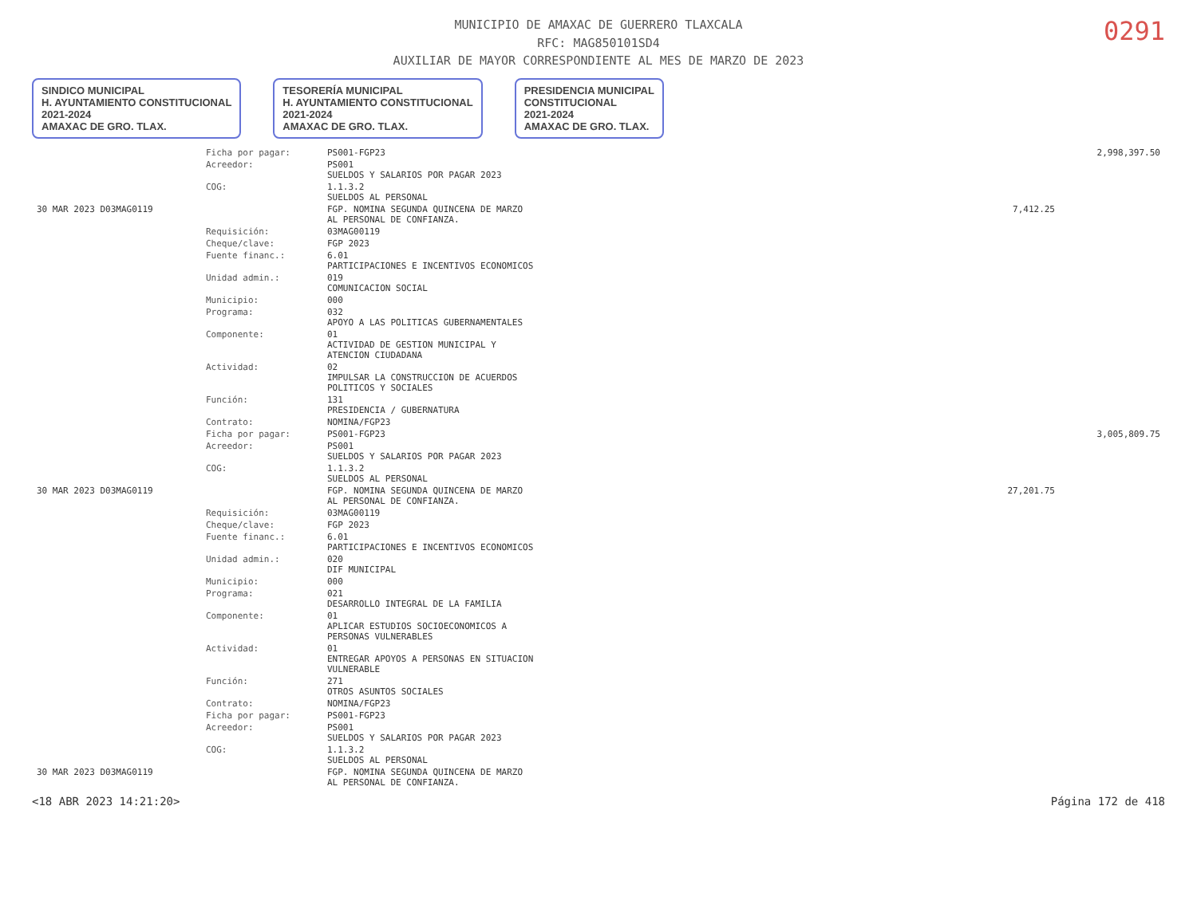0291
MUNICIPIO DE AMAXAC DE GUERRERO TLAXCALA
RFC: MAG850101SD4
AUXILIAR DE MAYOR CORRESPONDIENTE AL MES DE MARZO DE 2023
SINDICO MUNICIPAL
H. AYUNTAMIENTO CONSTITUCIONAL
2021-2024
AMAXAC DE GRO. TLAX.
TESORERÍA MUNICIPAL
H. AYUNTAMIENTO CONSTITUCIONAL
2021-2024
AMAXAC DE GRO. TLAX.
PRESIDENCIA MUNICIPAL
CONSTITUCIONAL
2021-2024
AMAXAC DE GRO. TLAX.
| | Ficha por pagar: | PS001-FGP23 | | 2,998,397.50 |
| | Acreedor: | PS001 SUELDOS Y SALARIOS POR PAGAR 2023 | | |
| | COG: | 1.1.3.2 SUELDOS AL PERSONAL | | |
| 30 MAR 2023 D03MAG0119 | | FGP. NOMINA SEGUNDA QUINCENA DE MARZO AL PERSONAL DE CONFIANZA. | 7,412.25 | |
| | Requisición: | 03MAG00119 | | |
| | Cheque/clave: | FGP 2023 | | |
| | Fuente financ.: | 6.01 PARTICIPACIONES E INCENTIVOS ECONOMICOS | | |
| | Unidad admin.: | 019 COMUNICACION SOCIAL | | |
| | Municipio: | 000 | | |
| | Programa: | 032 APOYO A LAS POLITICAS GUBERNAMENTALES | | |
| | Componente: | 01 ACTIVIDAD DE GESTION MUNICIPAL Y ATENCION CIUDADANA | | |
| | Actividad: | 02 IMPULSAR LA CONSTRUCCION DE ACUERDOS POLITICOS Y SOCIALES | | |
| | Función: | 131 PRESIDENCIA / GUBERNATURA | | |
| | Contrato: | NOMINA/FGP23 | | |
| | Ficha por pagar: | PS001-FGP23 | | 3,005,809.75 |
| | Acreedor: | PS001 SUELDOS Y SALARIOS POR PAGAR 2023 | | |
| | COG: | 1.1.3.2 SUELDOS AL PERSONAL | | |
| 30 MAR 2023 D03MAG0119 | | FGP. NOMINA SEGUNDA QUINCENA DE MARZO AL PERSONAL DE CONFIANZA. | 27,201.75 | |
| | Requisición: | 03MAG00119 | | |
| | Cheque/clave: | FGP 2023 | | |
| | Fuente financ.: | 6.01 PARTICIPACIONES E INCENTIVOS ECONOMICOS | | |
| | Unidad admin.: | 020 DIF MUNICIPAL | | |
| | Municipio: | 000 | | |
| | Programa: | 021 DESARROLLO INTEGRAL DE LA FAMILIA | | |
| | Componente: | 01 APLICAR ESTUDIOS SOCIOECONOMICOS A PERSONAS VULNERABLES | | |
| | Actividad: | 01 ENTREGAR APOYOS A PERSONAS EN SITUACION VULNERABLE | | |
| | Función: | 271 OTROS ASUNTOS SOCIALES | | |
| | Contrato: | NOMINA/FGP23 | | |
| | Ficha por pagar: | PS001-FGP23 | | |
| | Acreedor: | PS001 SUELDOS Y SALARIOS POR PAGAR 2023 | | |
| | COG: | 1.1.3.2 SUELDOS AL PERSONAL | | |
| 30 MAR 2023 D03MAG0119 | | FGP. NOMINA SEGUNDA QUINCENA DE MARZO AL PERSONAL DE CONFIANZA. | | |
<18 ABR 2023 14:21:20> Página 172 de 418